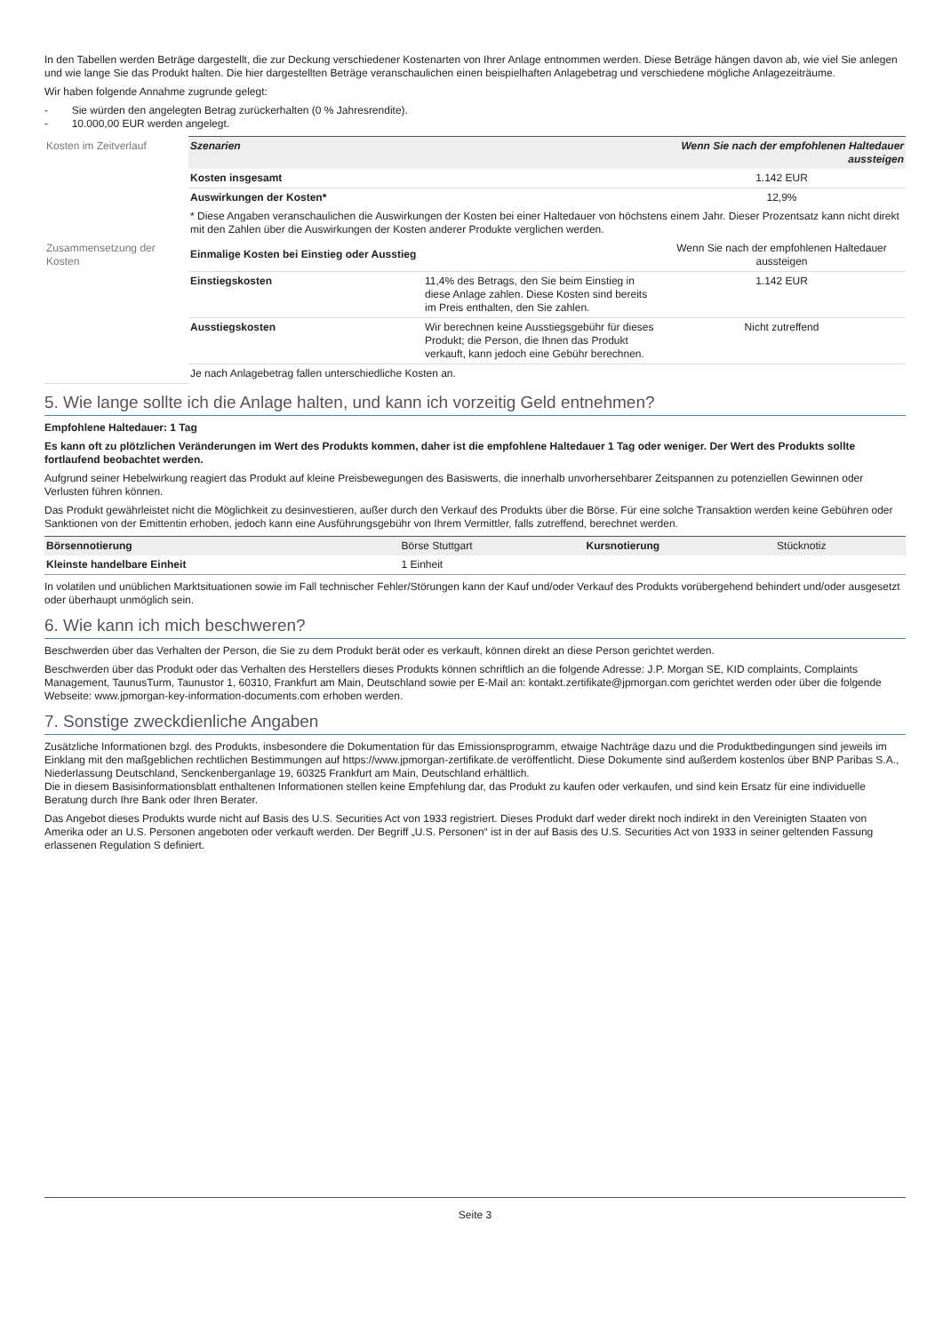In den Tabellen werden Beträge dargestellt, die zur Deckung verschiedener Kostenarten von Ihrer Anlage entnommen werden. Diese Beträge hängen davon ab, wie viel Sie anlegen und wie lange Sie das Produkt halten. Die hier dargestellten Beträge veranschaulichen einen beispielhaften Anlagebetrag und verschiedene mögliche Anlagezeiträume.
Wir haben folgende Annahme zugrunde gelegt:
- Sie würden den angelegten Betrag zurückerhalten (0 % Jahresrendite).
- 10.000,00 EUR werden angelegt.
| Kosten im Zeitverlauf | Szenarien | | Wenn Sie nach der empfohlenen Haltedauer aussteigen |
| | Kosten insgesamt | | 1.142 EUR |
| | Auswirkungen der Kosten* | | 12,9% |
| | * Diese Angaben veranschaulichen die Auswirkungen der Kosten bei einer Haltedauer von höchstens einem Jahr. Dieser Prozentsatz kann nicht direkt mit den Zahlen über die Auswirkungen der Kosten anderer Produkte verglichen werden. | | |
| Zusammensetzung der Kosten | Einmalige Kosten bei Einstieg oder Ausstieg | | Wenn Sie nach der empfohlenen Haltedauer aussteigen |
| | Einstiegskosten | 11,4% des Betrags, den Sie beim Einstieg in diese Anlage zahlen. Diese Kosten sind bereits im Preis enthalten, den Sie zahlen. | 1.142 EUR |
| | Ausstiegskosten | Wir berechnen keine Ausstiegsgebühr für dieses Produkt; die Person, die Ihnen das Produkt verkauft, kann jedoch eine Gebühr berechnen. | Nicht zutreffend |
| | Je nach Anlagebetrag fallen unterschiedliche Kosten an. | | |
5. Wie lange sollte ich die Anlage halten, und kann ich vorzeitig Geld entnehmen?
Empfohlene Haltedauer: 1 Tag
Es kann oft zu plötzlichen Veränderungen im Wert des Produkts kommen, daher ist die empfohlene Haltedauer 1 Tag oder weniger. Der Wert des Produkts sollte fortlaufend beobachtet werden.
Aufgrund seiner Hebelwirkung reagiert das Produkt auf kleine Preisbewegungen des Basiswerts, die innerhalb unvorhersehbarer Zeitspannen zu potenziellen Gewinnen oder Verlusten führen können.
Das Produkt gewährleistet nicht die Möglichkeit zu desinvestieren, außer durch den Verkauf des Produkts über die Börse. Für eine solche Transaktion werden keine Gebühren oder Sanktionen von der Emittentin erhoben, jedoch kann eine Ausführungsgebühr von Ihrem Vermittler, falls zutreffend, berechnet werden.
| Börsennotierung | Börse Stuttgart | Kursnotierung | Stücknotiz |
| Kleinste handelbare Einheit | 1 Einheit | | |
In volatilen und unüblichen Marktsituationen sowie im Fall technischer Fehler/Störungen kann der Kauf und/oder Verkauf des Produkts vorübergehend behindert und/oder ausgesetzt oder überhaupt unmöglich sein.
6. Wie kann ich mich beschweren?
Beschwerden über das Verhalten der Person, die Sie zu dem Produkt berät oder es verkauft, können direkt an diese Person gerichtet werden.
Beschwerden über das Produkt oder das Verhalten des Herstellers dieses Produkts können schriftlich an die folgende Adresse: J.P. Morgan SE, KID complaints, Complaints Management, TaunusTurm, Taunustor 1, 60310, Frankfurt am Main, Deutschland sowie per E-Mail an: kontakt.zertifikate@jpmorgan.com gerichtet werden oder über die folgende Webseite: www.jpmorgan-key-information-documents.com erhoben werden.
7. Sonstige zweckdienliche Angaben
Zusätzliche Informationen bzgl. des Produkts, insbesondere die Dokumentation für das Emissionsprogramm, etwaige Nachträge dazu und die Produktbedingungen sind jeweils im Einklang mit den maßgeblichen rechtlichen Bestimmungen auf https://www.jpmorgan-zertifikate.de veröffentlicht. Diese Dokumente sind außerdem kostenlos über BNP Paribas S.A., Niederlassung Deutschland, Senckenberganlage 19, 60325 Frankfurt am Main, Deutschland erhältlich.
Die in diesem Basisinformationsblatt enthaltenen Informationen stellen keine Empfehlung dar, das Produkt zu kaufen oder verkaufen, und sind kein Ersatz für eine individuelle Beratung durch Ihre Bank oder Ihren Berater.
Das Angebot dieses Produkts wurde nicht auf Basis des U.S. Securities Act von 1933 registriert. Dieses Produkt darf weder direkt noch indirekt in den Vereinigten Staaten von Amerika oder an U.S. Personen angeboten oder verkauft werden. Der Begriff „U.S. Personen“ ist in der auf Basis des U.S. Securities Act von 1933 in seiner geltenden Fassung erlassenen Regulation S definiert.
Seite 3